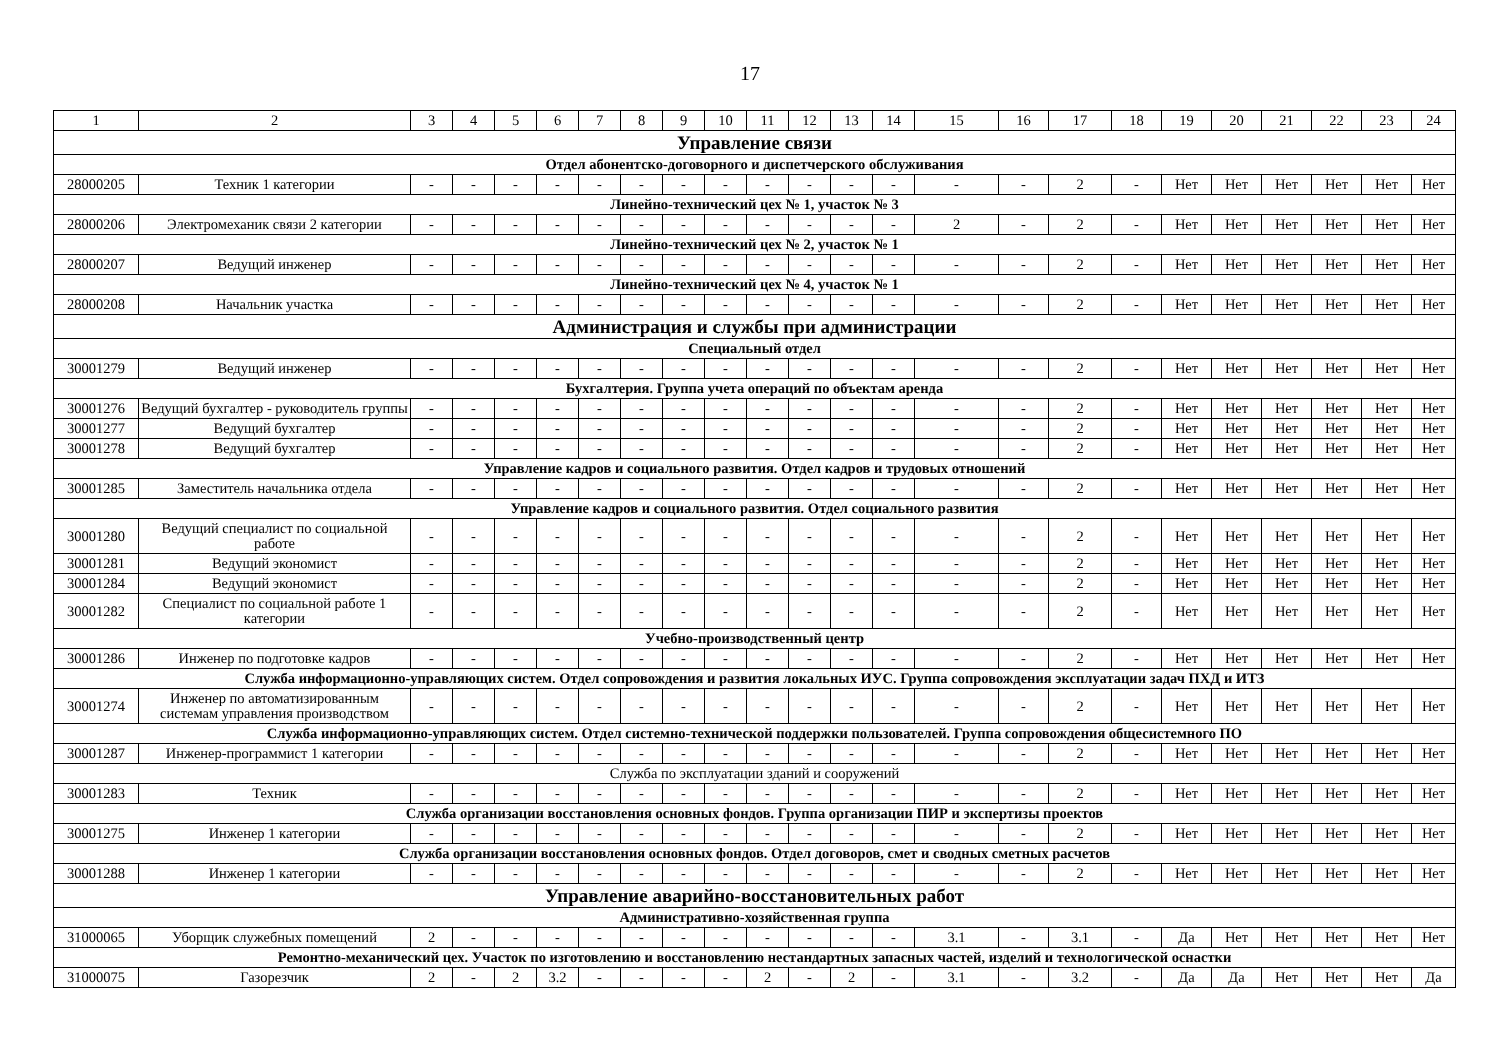17
| 1 | 2 | 3 | 4 | 5 | 6 | 7 | 8 | 9 | 10 | 11 | 12 | 13 | 14 | 15 | 16 | 17 | 18 | 19 | 20 | 21 | 22 | 23 | 24 |
| Управление связи | | | | | | | | | | | | | | | | | | | | | | | |
| Отдел абонентско-договорного и диспетчерского обслуживания | | | | | | | | | | | | | | | | | | | | | | | |
| 28000205 | Техник 1 категории | - | - | - | - | - | - | - | - | - | - | - | - | - | - | 2 | - | Нет | Нет | Нет | Нет | Нет | Нет |
| Линейно-технический цех № 1, участок № 3 | | | | | | | | | | | | | | | | | | | | | | | |
| 28000206 | Электромеханик связи 2 категории | - | - | - | - | - | - | - | - | - | - | - | - | 2 | - | 2 | - | Нет | Нет | Нет | Нет | Нет | Нет |
| Линейно-технический цех № 2, участок № 1 | | | | | | | | | | | | | | | | | | | | | | | |
| 28000207 | Ведущий инженер | - | - | - | - | - | - | - | - | - | - | - | - | - | - | 2 | - | Нет | Нет | Нет | Нет | Нет | Нет |
| Линейно-технический цех № 4, участок № 1 | | | | | | | | | | | | | | | | | | | | | | | |
| 28000208 | Начальник участка | - | - | - | - | - | - | - | - | - | - | - | - | - | - | 2 | - | Нет | Нет | Нет | Нет | Нет | Нет |
| Администрация и службы при администрации | | | | | | | | | | | | | | | | | | | | | | | |
| Специальный отдел | | | | | | | | | | | | | | | | | | | | | | | |
| 30001279 | Ведущий инженер | - | - | - | - | - | - | - | - | - | - | - | - | - | - | 2 | - | Нет | Нет | Нет | Нет | Нет | Нет |
| Бухгалтерия. Группа учета операций по объектам аренда | | | | | | | | | | | | | | | | | | | | | | | |
| 30001276 | Ведущий бухгалтер - руководитель группы | - | - | - | - | - | - | - | - | - | - | - | - | - | - | 2 | - | Нет | Нет | Нет | Нет | Нет | Нет |
| 30001277 | Ведущий бухгалтер | - | - | - | - | - | - | - | - | - | - | - | - | - | - | 2 | - | Нет | Нет | Нет | Нет | Нет | Нет |
| 30001278 | Ведущий бухгалтер | - | - | - | - | - | - | - | - | - | - | - | - | - | - | 2 | - | Нет | Нет | Нет | Нет | Нет | Нет |
| Управление кадров и социального развития. Отдел кадров и трудовых отношений | | | | | | | | | | | | | | | | | | | | | | | |
| 30001285 | Заместитель начальника отдела | - | - | - | - | - | - | - | - | - | - | - | - | - | - | 2 | - | Нет | Нет | Нет | Нет | Нет | Нет |
| Управление кадров и социального развития. Отдел социального развития | | | | | | | | | | | | | | | | | | | | | | | |
| 30001280 | Ведущий специалист по социальной работе | - | - | - | - | - | - | - | - | - | - | - | - | - | - | 2 | - | Нет | Нет | Нет | Нет | Нет | Нет |
| 30001281 | Ведущий экономист | - | - | - | - | - | - | - | - | - | - | - | - | - | - | 2 | - | Нет | Нет | Нет | Нет | Нет | Нет |
| 30001284 | Ведущий экономист | - | - | - | - | - | - | - | - | - | - | - | - | - | - | 2 | - | Нет | Нет | Нет | Нет | Нет | Нет |
| 30001282 | Специалист по социальной работе 1 категории | - | - | - | - | - | - | - | - | - | - | - | - | - | - | 2 | - | Нет | Нет | Нет | Нет | Нет | Нет |
| Учебно-производственный центр | | | | | | | | | | | | | | | | | | | | | | | |
| 30001286 | Инженер по подготовке кадров | - | - | - | - | - | - | - | - | - | - | - | - | - | - | 2 | - | Нет | Нет | Нет | Нет | Нет | Нет |
| Служба информационно-управляющих систем. Отдел сопровождения и развития локальных ИУС. Группа сопровождения эксплуатации задач ПХД и ИТЗ | | | | | | | | | | | | | | | | | | | | | | | |
| 30001274 | Инженер по автоматизированным системам управления производством | - | - | - | - | - | - | - | - | - | - | - | - | - | - | 2 | - | Нет | Нет | Нет | Нет | Нет | Нет |
| Служба информационно-управляющих систем. Отдел системно-технической поддержки пользователей. Группа сопровождения общесистемного ПО | | | | | | | | | | | | | | | | | | | | | | | |
| 30001287 | Инженер-программист 1 категории | - | - | - | - | - | - | - | - | - | - | - | - | - | - | 2 | - | Нет | Нет | Нет | Нет | Нет | Нет |
| Служба по эксплуатации зданий и сооружений | | | | | | | | | | | | | | | | | | | | | | | |
| 30001283 | Техник | - | - | - | - | - | - | - | - | - | - | - | - | - | - | 2 | - | Нет | Нет | Нет | Нет | Нет | Нет |
| Служба организации восстановления основных фондов. Группа организации ПИР и экспертизы проектов | | | | | | | | | | | | | | | | | | | | | | | |
| 30001275 | Инженер 1 категории | - | - | - | - | - | - | - | - | - | - | - | - | - | - | 2 | - | Нет | Нет | Нет | Нет | Нет | Нет |
| Служба организации восстановления основных фондов. Отдел договоров, смет и сводных сметных расчетов | | | | | | | | | | | | | | | | | | | | | | | |
| 30001288 | Инженер 1 категории | - | - | - | - | - | - | - | - | - | - | - | - | - | - | 2 | - | Нет | Нет | Нет | Нет | Нет | Нет |
| Управление аварийно-восстановительных работ | | | | | | | | | | | | | | | | | | | | | | | |
| Административно-хозяйственная группа | | | | | | | | | | | | | | | | | | | | | | | |
| 31000065 | Уборщик служебных помещений | 2 | - | - | - | - | - | - | - | - | - | - | - | 3.1 | - | 3.1 | - | Да | Нет | Нет | Нет | Нет | Нет |
| Ремонтно-механический цех. Участок по изготовлению и восстановлению нестандартных запасных частей, изделий и технологической оснастки | | | | | | | | | | | | | | | | | | | | | | | |
| 31000075 | Газорезчик | 2 | - | 2 | 3.2 | - | - | - | - | 2 | - | 2 | - | 3.1 | - | 3.2 | - | Да | Да | Нет | Нет | Нет | Да |